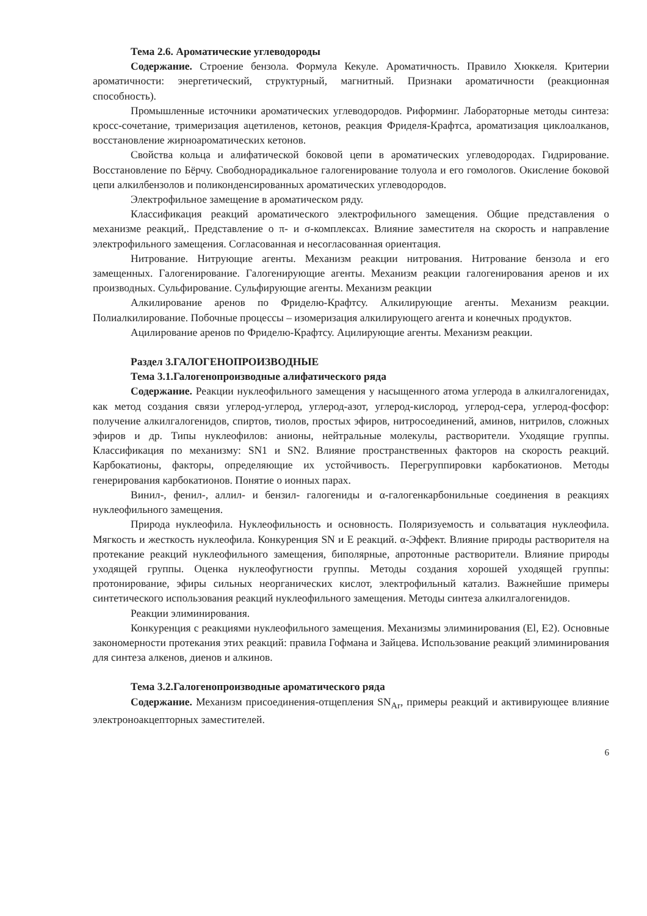Тема 2.6. Ароматические углеводороды
Содержание. Строение бензола. Формула Кекуле. Ароматичность. Правило Хюккеля. Критерии ароматичности: энергетический, структурный, магнитный. Признаки ароматичности (реакционная способность).
Промышленные источники ароматических углеводородов. Риформинг. Лабораторные методы синтеза: кросс-сочетание, тримеризация ацетиленов, кетонов, реакция Фриделя-Крафтса, ароматизация циклоалканов, восстановление жирноароматических кетонов.
Свойства кольца и алифатической боковой цепи в ароматических углеводородах. Гидрирование. Восстановление по Бёрчу. Свободнорадикальное галогенирование толуола и его гомологов. Окисление боковой цепи алкилбензолов и поликонденсированных ароматических углеводородов.
Электрофильное замещение в ароматическом ряду.
Классификация реакций ароматического электрофильного замещения. Общие представления о механизме реакций,. Представление о π- и σ-комплексах. Влияние заместителя на скорость и направление электрофильного замещения. Согласованная и несогласованная ориентация.
Нитрование. Нитрующие агенты. Механизм реакции нитрования. Нитрование бензола и его замещенных. Галогенирование. Галогенирующие агенты. Механизм реакции галогенирования аренов и их производных. Сульфирование. Сульфирующие агенты. Механизм реакции
Алкилирование аренов по Фриделю-Крафтсу. Алкилирующие агенты. Механизм реакции. Полиалкилирование. Побочные процессы – изомеризация алкилирующего агента и конечных продуктов.
Ацилирование аренов по Фриделю-Крафтсу. Ацилирующие агенты. Механизм реакции.
Раздел 3.ГАЛОГЕНОПРОИЗВОДНЫЕ
Тема 3.1.Галогенопроизводные алифатического ряда
Содержание. Реакции нуклеофильного замещения у насыщенного атома углерода в алкилгалогенидах, как метод создания связи углерод-углерод, углерод-азот, углерод-кислород, углерод-сера, углерод-фосфор: получение алкилгалогенидов, спиртов, тиолов, простых эфиров, нитросоединений, аминов, нитрилов, сложных эфиров и др. Типы нуклеофилов: анионы, нейтральные молекулы, растворители. Уходящие группы. Классификация по механизму: SN1 и SN2. Влияние пространственных факторов на скорость реакций. Карбокатионы, факторы, определяющие их устойчивость. Перегруппировки карбокатионов. Методы генерирования карбокатионов. Понятие о ионных парах.
Винил-, фенил-, аллил- и бензил- галогениды и α-галогенкарбонильные соединения в реакциях нуклеофильного замещения.
Природа нуклеофила. Нуклеофильность и основность. Поляризуемость и сольватация нуклеофила. Мягкость и жесткость нуклеофила. Конкуренция SN и E реакций. α-Эффект. Влияние природы растворителя на протекание реакций нуклеофильного замещения, биполярные, апротонные растворители. Влияние природы уходящей группы. Оценка нуклеофугности группы. Методы создания хорошей уходящей группы: протонирование, эфиры сильных неорганических кислот, электрофильный катализ. Важнейшие примеры синтетического использования реакций нуклеофильного замещения. Методы синтеза алкилгалогенидов.
Реакции элиминирования.
Конкуренция с реакциями нуклеофильного замещения. Механизмы элиминирования (El, E2). Основные закономерности протекания этих реакций: правила Гофмана и Зайцева. Использование реакций элиминирования для синтеза алкенов, диенов и алкинов.
Тема 3.2.Галогенопроизводные ароматического ряда
Содержание. Механизм присоединения-отщепления SN<sub>Ar</sub>, примеры реакций и активирующее влияние электроноакцепторных заместителей.
6